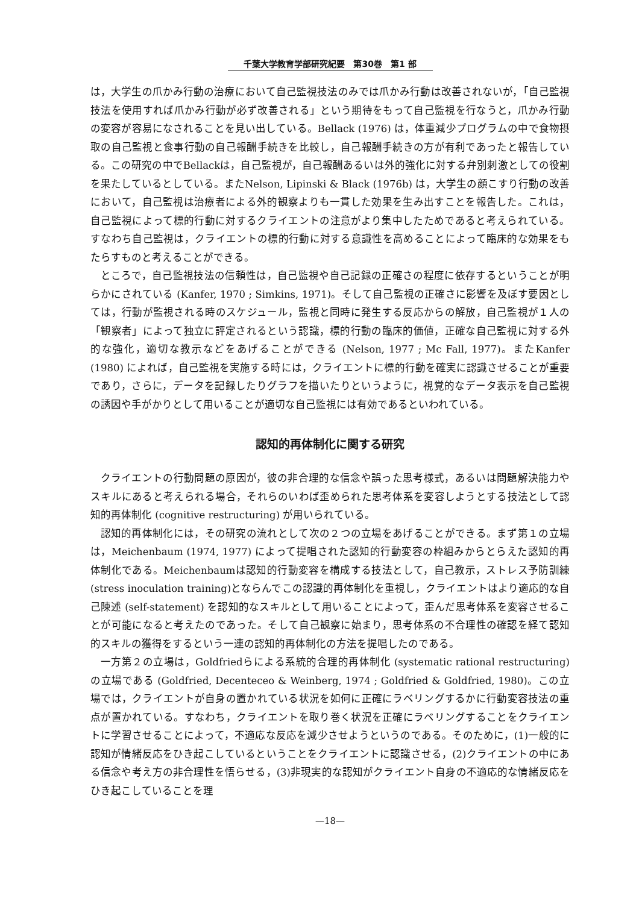千葉大学教育学部研究紀要　第30巻　第1 部
は，大学生の爪かみ行動の治療において自己監視技法のみでは爪かみ行動は改善されないが，「自己監視技法を使用すれば爪かみ行動が必ず改善される」という期待をもって自己監視を行なうと，爪かみ行動の変容が容易になされることを見い出している。Bellack (1976) は，体重減少プログラムの中で食物摂取の自己監視と食事行動の自己報酬手続きを比較し，自己報酬手続きの方が有利であったと報告している。この研究の中でBellackは，自己監視が，自己報酬あるいは外的強化に対する弁別刺激としての役割を果たしているとしている。またNelson, Lipinski & Black (1976b) は，大学生の顔こすり行動の改善において，自己監視は治療者による外的観察よりも一貫した効果を生み出すことを報告した。これは，自己監視によって標的行動に対するクライエントの注意がより集中したためであると考えられている。すなわち自己監視は，クライエントの標的行動に対する意識性を高めることによって臨床的な効果をもたらすものと考えることができる。
ところで，自己監視技法の信頼性は，自己監視や自己記録の正確さの程度に依存するということが明らかにされている (Kanfer, 1970 ; Simkins, 1971)。そして自己監視の正確さに影響を及ぼす要因としては，行動が監視される時のスケジュール，監視と同時に発生する反応からの解放，自己監視が１人の「観察者」によって独立に評定されるという認識，標的行動の臨床的価値，正確な自己監視に対する外的な強化，適切な教示などをあげることができる (Nelson, 1977 ; Mc Fall, 1977)。またKanfer (1980) によれば，自己監視を実施する時には，クライエントに標的行動を確実に認識させることが重要であり，さらに，データを記録したりグラフを描いたりというように，視覚的なデータ表示を自己監視の誘因や手がかりとして用いることが適切な自己監視には有効であるといわれている。
認知的再体制化に関する研究
クライエントの行動問題の原因が，彼の非合理的な信念や誤った思考様式，あるいは問題解決能力やスキルにあると考えられる場合，それらのいわば歪められた思考体系を変容しようとする技法として認知的再体制化 (cognitive restructuring) が用いられている。
認知的再体制化には，その研究の流れとして次の２つの立場をあげることができる。まず第１の立場は，Meichenbaum (1974, 1977) によって提唱された認知的行動変容の枠組みからとらえた認知的再体制化である。Meichenbaumは認知的行動変容を構成する技法として，自己教示，ストレス予防訓練 (stress inoculation training)とならんでこの認識的再体制化を重視し，クライエントはより適応的な自己陳述 (self-statement) を認知的なスキルとして用いることによって，歪んだ思考体系を変容させることが可能になると考えたのであった。そして自己観察に始まり，思考体系の不合理性の確認を経て認知的スキルの獲得をするという一連の認知的再体制化の方法を提唱したのである。
一方第２の立場は，Goldfriedらによる系統的合理的再体制化 (systematic rational restructuring)の立場である (Goldfried, Decenteceo & Weinberg, 1974 ; Goldfried & Goldfried, 1980)。この立場では，クライエントが自身の置かれている状況を如何に正確にラベリングするかに行動変容技法の重点が置かれている。すなわち，クライエントを取り巻く状況を正確にラベリングすることをクライエントに学習させることによって，不適応な反応を減少させようというのである。そのために，(1)一般的に認知が情緒反応をひき起こしているということをクライエントに認識させる，(2)クライエントの中にある信念や考え方の非合理性を悟らせる，(3)非現実的な認知がクライエント自身の不適応的な情緒反応をひき起こしていることを理
—18—